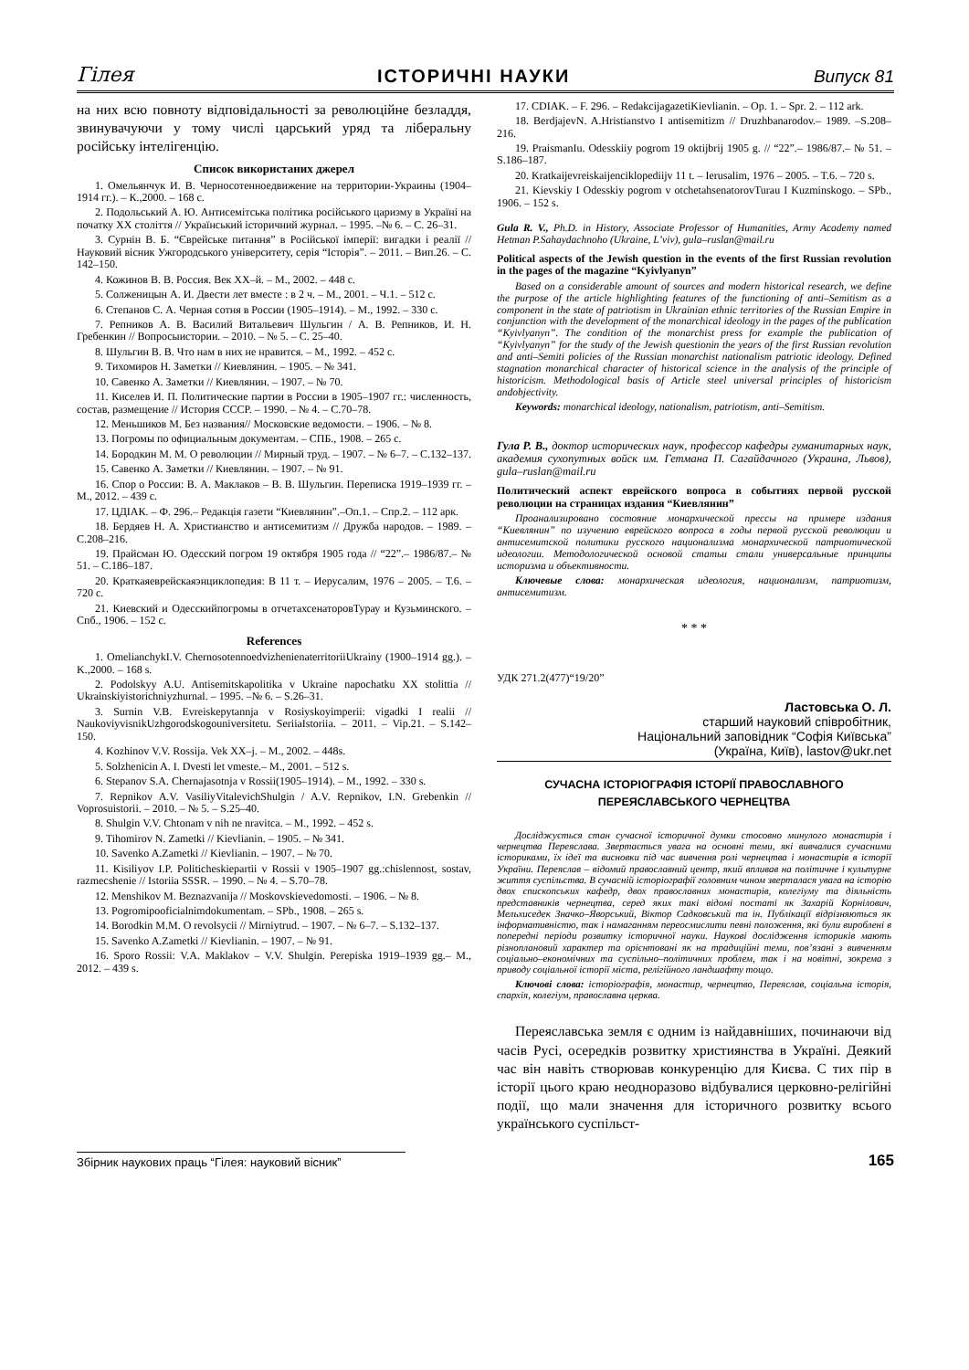Гілея ІСТОРИЧНІ НАУКИ Випуск 81
на них всю повноту відповідальності за революційне безладдя, звинувачуючи у тому числі царський уряд та ліберальну російську інтелігенцію.
Список використаних джерел
1. Омельянчук И. В. Черносотенноедвижение на территории-Украины (1904–1914 гг.). – К.,2000. – 168 с.
2. Подольський А. Ю. Антисемітська політика російського царизму в Україні на початку XX століття // Український історичний журнал. – 1995. –№ 6. – С. 26–31.
3. Сурнін В. Б. “Єврейське питання” в Російської імперії: вигадки і реалії // Науковий вісник Ужгородського університету, серія “Історія”. – 2011. – Вип.26. – С. 142–150.
4. Кожинов В. В. Россия. Век XX–й. – М., 2002. – 448 с.
5. Солженицын А. И. Двести лет вместе : в 2 ч. – М., 2001. – Ч.1. – 512 с.
6. Степанов С. А. Черная сотня в России (1905–1914). – М., 1992. – 330 с.
7. Репников А. В. Василий Витальевич Шульгин / А. В. Репников, И. Н. Гребенкин // Вопросыистории. – 2010. – № 5. – С. 25–40.
8. Шульгин В. В. Что нам в них не нравится. – М., 1992. – 452 с.
9. Тихомиров Н. Заметки // Киевлянин. – 1905. – № 341.
10. Савенко А. Заметки // Киевлянин. – 1907. – № 70.
11. Киселев И. П. Политические партии в России в 1905–1907 гг.: численность, состав, размещение // История СССР. – 1990. – № 4. – С.70–78.
12. Меньшиков М. Без названия// Московские ведомости. – 1906. – № 8.
13. Погромы по официальным документам. – СПБ., 1908. – 265 с.
14. Бородкин М. М. О революции // Мирный труд. – 1907. – № 6–7. – С.132–137.
15. Савенко А. Заметки // Киевлянин. – 1907. – № 91.
16. Спор о России: В. А. Маклаков – В. В. Шульгин. Переписка 1919–1939 гг. – М., 2012. – 439 с.
17. ЦДІАК. – Ф. 296.– Редакція газети “Киевлянин”.–Оп.1. – Спр.2. – 112 арк.
18. Бердяев Н. А. Христианство и антисемитизм // Дружба народов. – 1989. –С.208–216.
19. Прайсман Ю. Одесский погром 19 октября 1905 года // “22”.– 1986/87.– № 51. – С.186–187.
20. Краткаяеврейскаяэнциклопедия: В 11 т. – Иерусалим, 1976 – 2005. – Т.6. – 720 с.
21. Киевский и Одесскийпогромы в отчетахсенаторовТурау и Кузьминского. – Спб., 1906. – 152 с.
References
1. OmelianchykI.V. ChernosotennoedvizhenienaterritoriiUkrainy (1900–1914 gg.). – K.,2000. – 168 s.
2. Podolskyy A.U. Antisemitskapolitika v Ukraine napochatku XX stolittia // Ukrainskiyistorichniyzhurnal. – 1995. –№ 6. – S.26–31.
3. Surnin V.B. Evreiskepytannja v Rosiyskoyimperii: vigadki I realii // NaukoviyvisnikUzhgorodskogouniversitetu. SeriiaIstoriia. – 2011. – Vip.21. – S.142–150.
4. Kozhinov V.V. Rossija. Vek XX–j. – M., 2002. – 448s.
5. Solzhenicin A. I. Dvesti let vmeste.– M., 2001. – 512 s.
6. Stepanov S.A. Chernajasotnja v Rossii(1905–1914). – M., 1992. – 330 s.
7. Repnikov A.V. VasiliyVitalevichShulgin / A.V. Repnikov, I.N. Grebenkin // Voprosuistorii. – 2010. – № 5. – S.25–40.
8. Shulgin V.V. Chtonam v nih ne nravitca. – M., 1992. – 452 s.
9. Tihomirov N. Zametki // Kievlianin. – 1905. – № 341.
10. Savenko A.Zametki // Kievlianin. – 1907. – № 70.
11. Kisiliyov I.P. Politicheskiepartii v Rossii v 1905–1907 gg.:chislennost, sostav, razmecshenie // Istoriia SSSR. – 1990. – № 4. – S.70–78.
12. Menshikov M. Beznazvanija // Moskovskievedomosti. – 1906. – № 8.
13. Pogromipooficialnimdokumentam. – SPb., 1908. – 265 s.
14. Borodkin M.M. O revolsycii // Mirniytrud. – 1907. – № 6–7. – S.132–137.
15. Savenko A.Zametki // Kievlianin. – 1907. – № 91.
16. Sporo Rossii: V.A. Maklakov – V.V. Shulgin. Perepiska 1919–1939 gg.– M., 2012. – 439 s.
17. CDIAK. – F. 296. – RedakcijagazetiKievlianin. – Op. 1. – Spr. 2. – 112 ark.
18. BerdjajevN. A.Hristianstvo I antisemitizm // Druzhbanarodov.– 1989. –S.208–216.
19. PraismanIu. Odesskiiy pogrom 19 oktijbrij 1905 g. // “22”.– 1986/87.– № 51. – S.186–187.
20. Kratkaijevreiskaijenciklopediijv 11 t. – Ierusalim, 1976 – 2005. – T.6. – 720 s.
21. Kievskiy I Odesskiy pogrom v otchetahsenatorovTurau I Kuzminskogo. – SPb., 1906. – 152 s.
Gula R. V., Ph.D. in History, Associate Professor of Humanities, Army Academy named Hetman P.Sahaydachnoho (Ukraine, L’viv), gula–ruslan@mail.ru
Political aspects of the Jewish question in the events of the first Russian revolution in the pages of the magazine “Kyivlyanyn”
Based on a considerable amount of sources and modern historical research, we define the purpose of the article highlighting features of the functioning of anti–Semitism as a component in the state of patriotism in Ukrainian ethnic territories of the Russian Empire in conjunction with the development of the monarchical ideology in the pages of the publication “Kyivlyanyn”. The condition of the monarchist press for example the publication of “Kyivlyanyn” for the study of the Jewish questionin the years of the first Russian revolution and anti–Semiti policies of the Russian monarchist nationalism patriotic ideology. Defined stagnation monarchical character of historical science in the analysis of the principle of historicism. Methodological basis of Article steel universal principles of historicism andobjectivity.
Keywords: monarchical ideology, nationalism, patriotism, anti–Semitism.
Гула Р. В., доктор исторических наук, профессор кафедры гуманитарных наук, академия сухопутных войск им. Гетмана П. Сагайдачного (Украина, Львов), gula–ruslan@mail.ru
Политический аспект еврейского вопроса в событиях первой русской революции на страницах издания “Киевлянин”
Проанализировано состояние монархической прессы на примере издания “Киевлянин” по изучению еврейского вопроса в годы первой русской революции и антисемитской политики русского национализма монархической патриотической идеологии. Методологической основой статьи стали универсальные принципы историзма и объективности.
Ключевые слова: монархическая идеология, национализм, патриотизм, антисемитизм.
* * *
УДК 271.2(477)“19/20”
Ластовська О. Л.
старший науковий співробітник,
Національний заповідник “Софія Київська”
(Україна, Київ), lastov@ukr.net
СУЧАСНА ІСТОРІОГРАФІЯ ІСТОРІЇ ПРАВОСЛАВНОГО
ПЕРЕЯСЛАВСЬКОГО ЧЕРНЕЦТВА
Досліджується стан сучасної історичної думки стосовно минулого монастирів і чернецтва Переяслава. Звертається увага на основні теми, які вивчалися сучасними істориками, їх ідеї та висновки під час вивчення ролі чернецтва і монастирів в історії України. Переяслав – відомий православний центр, який впливав на політичне і культурне життя суспільства. В сучасній історіографії головним чином зверталася увага на історію двох єпископських кафедр, двох православних монастирів, колегіуму та діяльність представників чернецтва, серед яких такі відомі постаті як Захарій Корнілович, Мельхиседек Значко–Яворський, Віктор Садковський та ін. Публікації відрізняються як інформативністю, так і намаганням переосмислити певні положення, які були вироблені в попередні періоди розвитку історичної науки. Наукові дослідження істориків мають різноплановий характер та орієнтовані як на традиційні теми, пов’язані з вивченням соціально–економічних та суспільно–політичних проблем, так і на новітні, зокрема з приводу соціальної історії міста, релігійного ландшафту тощо.
Ключові слова: історіографія, монастир, чернецтво, Переяслав, соціальна історія, єпархія, колегіум, православна церква.
Переяславська земля є одним із найдавніших, починаючи від часів Русі, осередків розвитку християнства в Україні. Деякий час він навіть створював конкуренцію для Києва. С тих пір в історії цього краю неодноразово відбувалися церковно-релігійні події, що мали значення для історичного розвитку всього українського суспільст-
Збірник наукових праць “Гілея: науковий вісник” 165